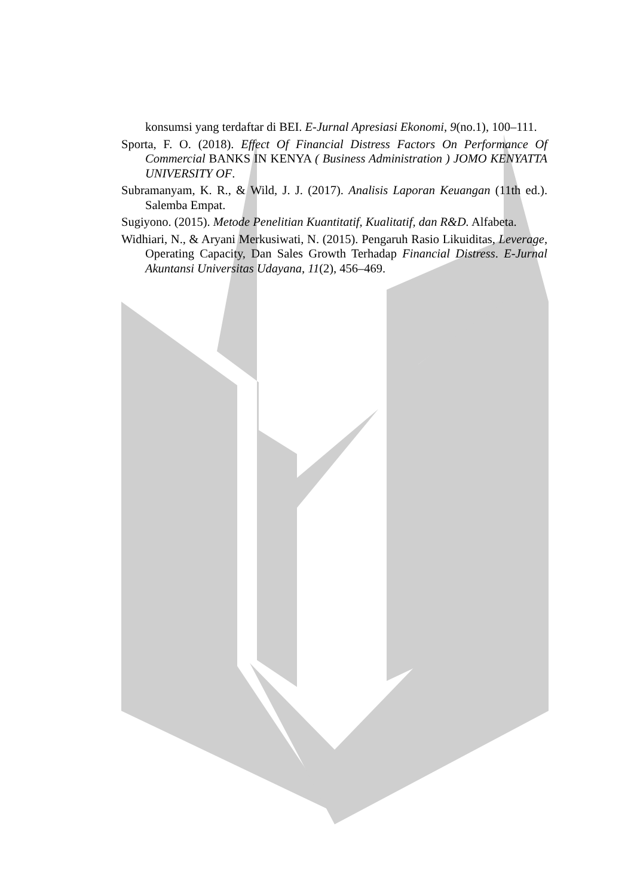konsumsi yang terdaftar di BEI. E-Jurnal Apresiasi Ekonomi, 9(no.1), 100–111.
Sporta, F. O. (2018). Effect Of Financial Distress Factors On Performance Of Commercial BANKS IN KENYA ( Business Administration ) JOMO KENYATTA UNIVERSITY OF.
Subramanyam, K. R., & Wild, J. J. (2017). Analisis Laporan Keuangan (11th ed.). Salemba Empat.
Sugiyono. (2015). Metode Penelitian Kuantitatif, Kualitatif, dan R&D. Alfabeta.
Widhiari, N., & Aryani Merkusiwati, N. (2015). Pengaruh Rasio Likuiditas, Leverage, Operating Capacity, Dan Sales Growth Terhadap Financial Distress. E-Jurnal Akuntansi Universitas Udayana, 11(2), 456–469.